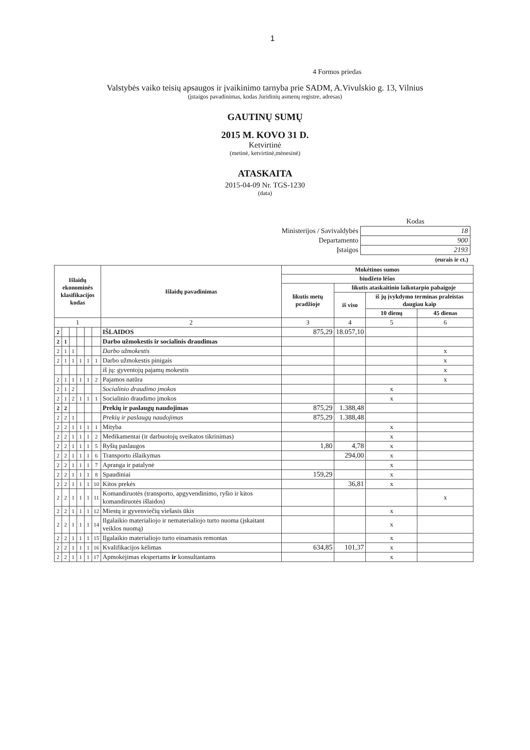1
4 Formos priedas
Valstybės vaiko teisių apsaugos ir įvaikinimo tarnyba prie SADM, A.Vivulskio g. 13, Vilnius
(įstaigos pavadinimas, kodas Juridinių asmenų registre, adresas)
GAUTINŲ SUMŲ
2015 M. KOVO 31 D.
Ketvirtinė
(metinė, ketvirtinė,mėnesinė)
ATASKAITA
2015-04-09 Nr. TGS-1230
(data)
| | Kodas |
| Ministerijos / Savivaldybės | 18 |
| Departamento | 900 |
| Įstaigos | 2193 |
| | (eurais ir ct.) |
| Išlaidų ekonominės klasifikacijos kodas | | | | | | Išlaidų pavadinimas | Mokėtinos sumos | | | |
| --- | --- | --- | --- | --- | --- | --- | --- | --- | --- | --- |
| | | | | | | | biudžeto lėšos | | | |
| | | | | | | | likutis metų pradžioje | likutis ataskaitinio laikotarpio pabaigoje | | |
| | | | | | | | | iš viso | iš jų įvykdymo terminas praleistas daugiau kaip | |
| | | | | | | | | | 10 dienų | 45 dienas |
| 1 | | | | | | 2 | 3 | 4 | 5 | 6 |
| 2 | | | | | | IŠLAIDOS | 875,29 | 18.057,10 | | |
| 2 | 1 | | | | | Darbo užmokestis ir socialinis draudimas | | | | |
| 2 | 1 | 1 | | | | Darbo užmokestis | | | | x |
| 2 | 1 | 1 | 1 | 1 | 1 | Darbo užmokestis pinigais | | | | x |
| | | | | | | iš jų: gyventojų pajamų mokestis | | | | x |
| 2 | 1 | 1 | 1 | 1 | 2 | Pajamos natūra | | | | x |
| 2 | 1 | 2 | | | | Socialinio draudimo įmokos | | | x | |
| 2 | 1 | 2 | 1 | 1 | 1 | Socialinio draudimo įmokos | | | x | |
| 2 | 2 | | | | | Prekių ir paslaugų naudojimas | 875,29 | 1.388,48 | | |
| 2 | 2 | 1 | | | | Prekių ir paslaugų naudojimas | 875,29 | 1.388,48 | | |
| 2 | 2 | 1 | 1 | 1 | 1 | Mityba | | | x | |
| 2 | 2 | 1 | 1 | 1 | 2 | Medikamentai (ir darbuotojų sveikatos tikrinimas) | | | x | |
| 2 | 2 | 1 | 1 | 1 | 5 | Ryšių paslaugos | 1,80 | 4,78 | x | |
| 2 | 2 | 1 | 1 | 1 | 6 | Transporto išlaikymas | | 294,00 | x | |
| 2 | 2 | 1 | 1 | 1 | 7 | Apranga ir patalynė | | | x | |
| 2 | 2 | 1 | 1 | 1 | 8 | Spaudiniai | 159,29 | | x | |
| 2 | 2 | 1 | 1 | 1 | 10 | Kitos prekės | | 36,81 | x | |
| 2 | 2 | 1 | 1 | 1 | 11 | Komandiruotės (transporto, apgyvendinimo, ryšio ir kitos komandiruotės išlaidos) | | | | x |
| 2 | 2 | 1 | 1 | 1 | 12 | Miestų ir gyvenviečių viešasis ūkis | | | x | |
| 2 | 2 | 1 | 1 | 1 | 14 | Ilgalaikio materialiojo ir nematerialiojo turto nuoma (įskaitant veiklos nuomą) | | | x | |
| 2 | 2 | 1 | 1 | 1 | 15 | Ilgalaikio materialiojo turto einamasis remontas | | | x | |
| 2 | 2 | 1 | 1 | 1 | 16 | Kvalifikacijos kėlimas | 634,85 | 101,37 | x | |
| 2 | 2 | 1 | 1 | 1 | 17 | Apmokėjimas ekspertams ir konsultantams | | | x | |